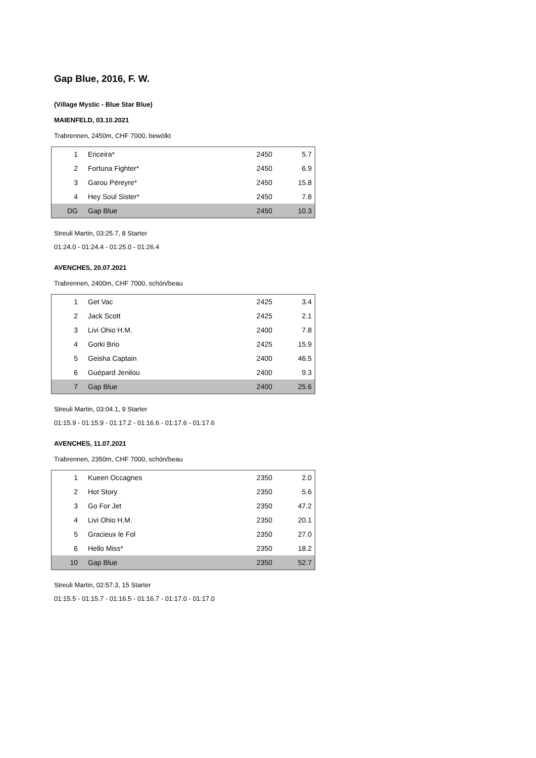Gap Blue, 2016, F. W.
(Village Mystic - Blue Star Blue)
MAIENFELD, 03.10.2021
Trabrennen, 2450m, CHF 7000, bewölkt
| 1 | Ericeira* | 2450 | 5.7 |
| 2 | Fortuna Fighter* | 2450 | 6.9 |
| 3 | Garou Péreyre* | 2450 | 15.8 |
| 4 | Hey Soul Sister* | 2450 | 7.8 |
| DG | Gap Blue | 2450 | 10.3 |
Streuli Martin, 03:25.7, 8 Starter
01:24.0 - 01:24.4 - 01:25.0 - 01:26.4
AVENCHES, 20.07.2021
Trabrennen, 2400m, CHF 7000, schön/beau
| 1 | Get Vac | 2425 | 3.4 |
| 2 | Jack Scott | 2425 | 2.1 |
| 3 | Livi Ohio H.M. | 2400 | 7.8 |
| 4 | Gorki Brio | 2425 | 15.9 |
| 5 | Geisha Captain | 2400 | 46.5 |
| 6 | Guépard Jenilou | 2400 | 9.3 |
| 7 | Gap Blue | 2400 | 25.6 |
Streuli Martin, 03:04.1, 9 Starter
01:15.9 - 01:15.9 - 01:17.2 - 01:16.6 - 01:17.6 - 01:17.6
AVENCHES, 11.07.2021
Trabrennen, 2350m, CHF 7000, schön/beau
| 1 | Kueen Occagnes | 2350 | 2.0 |
| 2 | Hot Story | 2350 | 5.6 |
| 3 | Go For Jet | 2350 | 47.2 |
| 4 | Livi Ohio H.M. | 2350 | 20.1 |
| 5 | Gracieux le Fol | 2350 | 27.0 |
| 6 | Hello Miss* | 2350 | 18.2 |
| 10 | Gap Blue | 2350 | 52.7 |
Streuli Martin, 02:57.3, 15 Starter
01:15.5 - 01:15.7 - 01:16.5 - 01:16.7 - 01:17.0 - 01:17.0